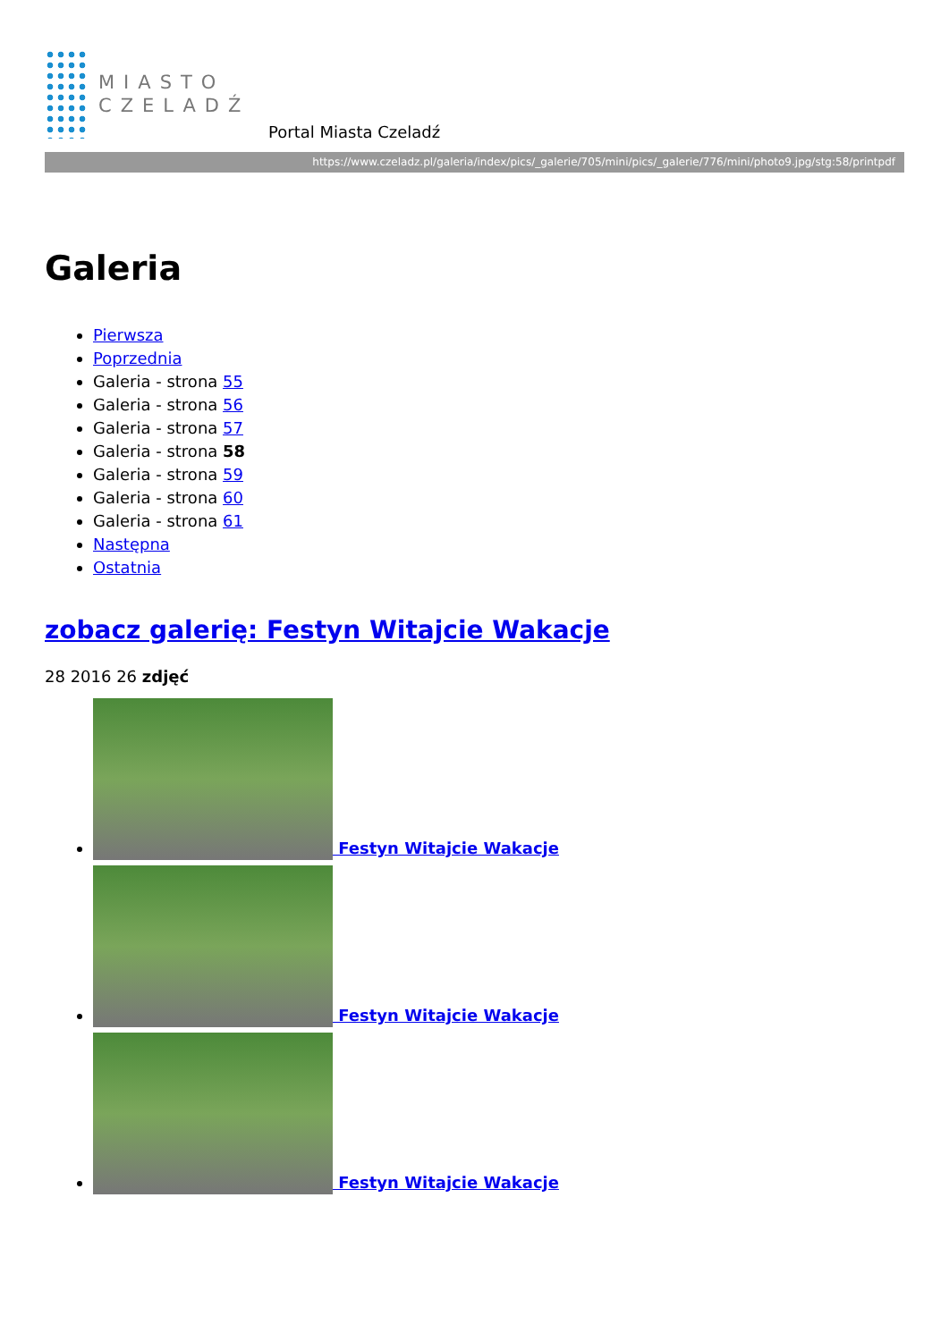MIASTO
CZELADŹ
Portal Miasta Czeladź
https://www.czeladz.pl/galeria/index/pics/_galerie/705/mini/pics/_galerie/776/mini/photo9.jpg/stg:58/printpdf
Galeria
Pierwsza
Poprzednia
Galeria - strona 55
Galeria - strona 56
Galeria - strona 57
Galeria - strona 58
Galeria - strona 59
Galeria - strona 60
Galeria - strona 61
Następna
Ostatnia
zobacz galerię: Festyn Witajcie Wakacje
28 2016 26 zdjęć
Festyn Witajcie Wakacje
Festyn Witajcie Wakacje
Festyn Witajcie Wakacje